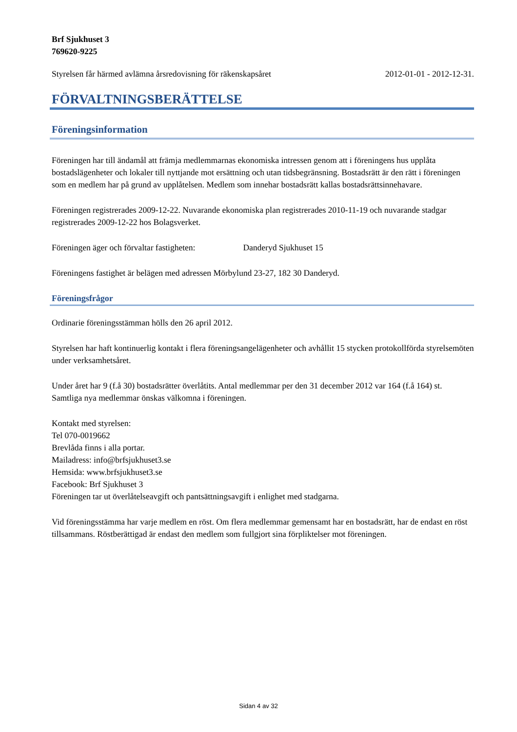Brf Sjukhuset 3
769620-9225
Styrelsen får härmed avlämna årsredovisning för räkenskapsåret 2012-01-01 - 2012-12-31.
FÖRVALTNINGSBERÄTTELSE
Föreningsinformation
Föreningen har till ändamål att främja medlemmarnas ekonomiska intressen genom att i föreningens hus upplåta bostadslägenheter och lokaler till nyttjande mot ersättning och utan tidsbegränsning. Bostadsrätt är den rätt i föreningen som en medlem har på grund av upplåtelsen. Medlem som innehar bostadsrätt kallas bostadsrättsinnehavare.
Föreningen registrerades 2009-12-22. Nuvarande ekonomiska plan registrerades 2010-11-19 och nuvarande stadgar registrerades 2009-12-22 hos Bolagsverket.
Föreningen äger och förvaltar fastigheten: Danderyd Sjukhuset 15
Föreningens fastighet är belägen med adressen Mörbylund 23-27, 182 30 Danderyd.
Föreningsfrågor
Ordinarie föreningsstämman hölls den 26 april 2012.
Styrelsen har haft kontinuerlig kontakt i flera föreningsangelägenheter och avhållit 15 stycken protokollförda styrelsemöten under verksamhetsåret.
Under året har 9 (f.å 30) bostadsrätter överlåtits. Antal medlemmar per den 31 december 2012 var 164 (f.å 164) st. Samtliga nya medlemmar önskas välkomna i föreningen.
Kontakt med styrelsen:
Tel 070-0019662
Brevlåda finns i alla portar.
Mailadress: info@brfsjukhuset3.se
Hemsida: www.brfsjukhuset3.se
Facebook: Brf Sjukhuset 3
Föreningen tar ut överlåtelseavgift och pantsättningsavgift i enlighet med stadgarna.
Vid föreningsstämma har varje medlem en röst. Om flera medlemmar gemensamt har en bostadsrätt, har de endast en röst tillsammans. Röstberättigad är endast den medlem som fullgjort sina förpliktelser mot föreningen.
Sidan 4 av 32